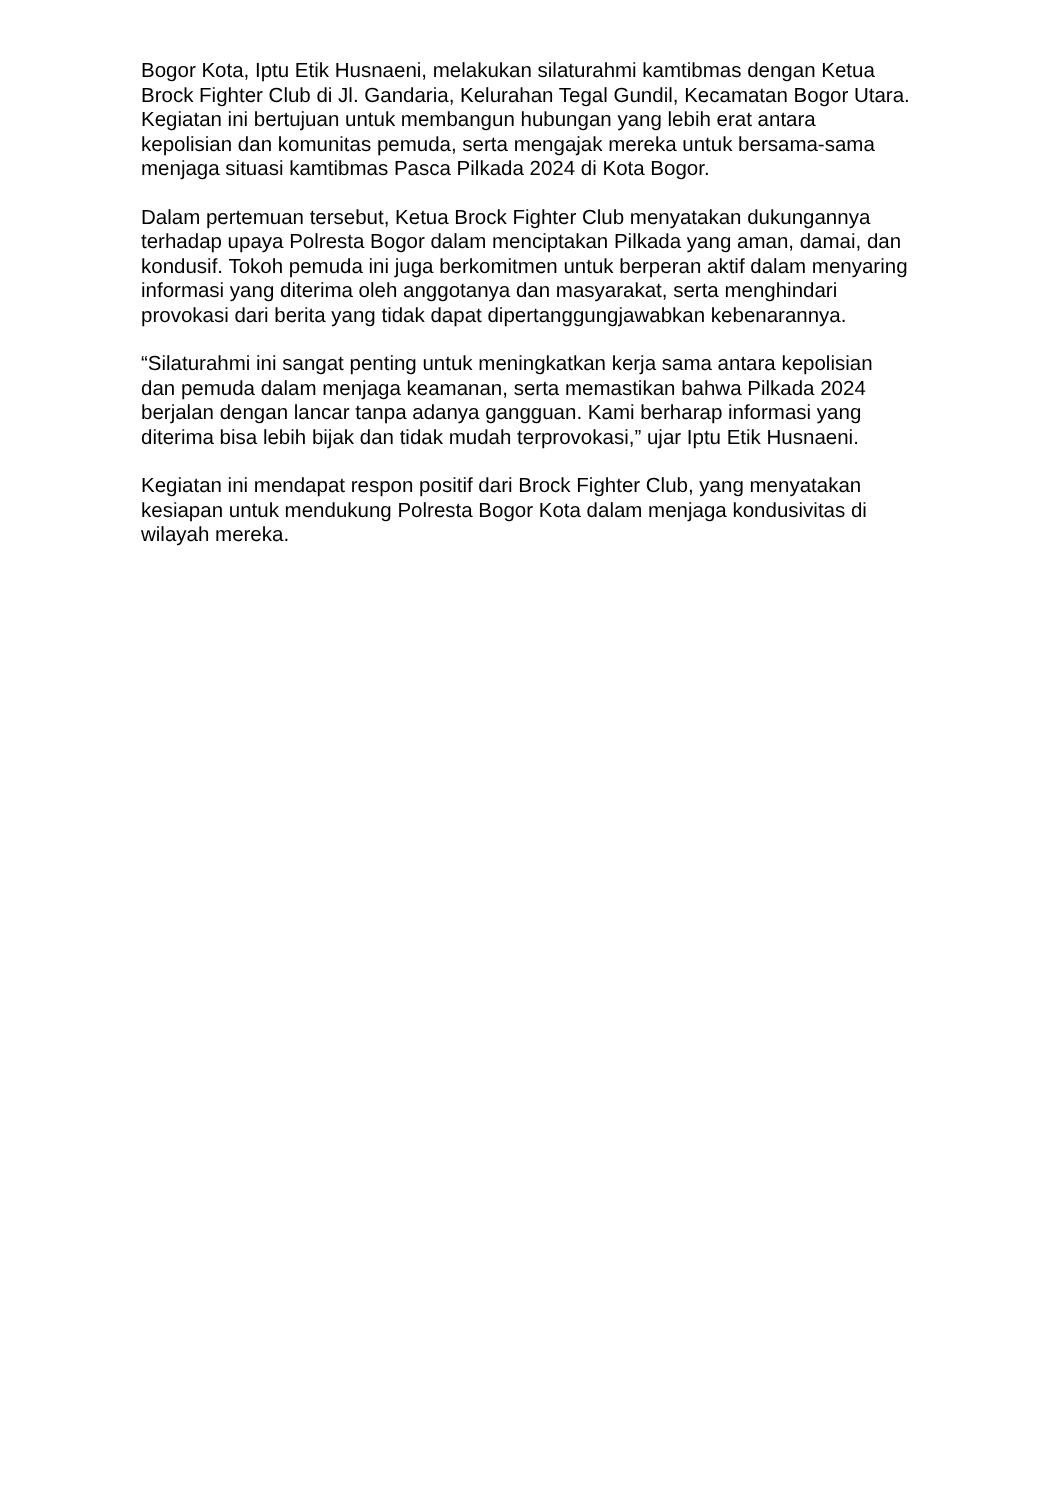Bogor Kota, Iptu Etik Husnaeni, melakukan silaturahmi kamtibmas dengan Ketua Brock Fighter Club di Jl. Gandaria, Kelurahan Tegal Gundil, Kecamatan Bogor Utara. Kegiatan ini bertujuan untuk membangun hubungan yang lebih erat antara kepolisian dan komunitas pemuda, serta mengajak mereka untuk bersama-sama menjaga situasi kamtibmas Pasca Pilkada 2024 di Kota Bogor.
Dalam pertemuan tersebut, Ketua Brock Fighter Club menyatakan dukungannya terhadap upaya Polresta Bogor dalam menciptakan Pilkada yang aman, damai, dan kondusif. Tokoh pemuda ini juga berkomitmen untuk berperan aktif dalam menyaring informasi yang diterima oleh anggotanya dan masyarakat, serta menghindari provokasi dari berita yang tidak dapat dipertanggungjawabkan kebenarannya.
“Silaturahmi ini sangat penting untuk meningkatkan kerja sama antara kepolisian dan pemuda dalam menjaga keamanan, serta memastikan bahwa Pilkada 2024 berjalan dengan lancar tanpa adanya gangguan. Kami berharap informasi yang diterima bisa lebih bijak dan tidak mudah terprovokasi,” ujar Iptu Etik Husnaeni.
Kegiatan ini mendapat respon positif dari Brock Fighter Club, yang menyatakan kesiapan untuk mendukung Polresta Bogor Kota dalam menjaga kondusivitas di wilayah mereka.